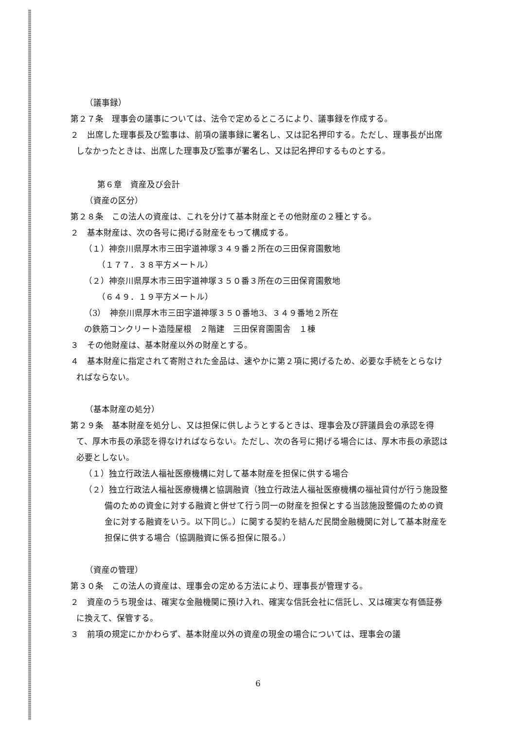（議事録）
第２７条　理事会の議事については、法令で定めるところにより、議事録を作成する。
２　出席した理事長及び監事は、前項の議事録に署名し、又は記名押印する。ただし、理事長が出席しなかったときは、出席した理事及び監事が署名し、又は記名押印するものとする。
第６章　資産及び会計
（資産の区分）
第２８条　この法人の資産は、これを分けて基本財産とその他財産の２種とする。
２　基本財産は、次の各号に掲げる財産をもって構成する。
（１）神奈川県厚木市三田字道神塚３４９番２所在の三田保育園敷地
（１７７．３８平方メートル）
（２）神奈川県厚木市三田字道神塚３５０番３所在の三田保育園敷地
（６４９．１９平方メートル）
（3）　神奈川県厚木市三田字道神塚３５０番地3、３４９番地２所在
の鉄筋コンクリート造陸屋根　２階建　三田保育園園舎　１棟
３　その他財産は、基本財産以外の財産とする。
４　基本財産に指定されて寄附された金品は、速やかに第２項に掲げるため、必要な手続をとらなければならない。
（基本財産の処分）
第２９条　基本財産を処分し、又は担保に供しようとするときは、理事会及び評議員会の承認を得て、厚木市長の承認を得なければならない。ただし、次の各号に掲げる場合には、厚木市長の承認は必要としない。
（１）独立行政法人福祉医療機構に対して基本財産を担保に供する場合
（２）独立行政法人福祉医療機構と協調融資（独立行政法人福祉医療機構の福祉貸付が行う施設整備のための資金に対する融資と併せて行う同一の財産を担保とする当該施設整備のための資金に対する融資をいう。以下同じ。）に関する契約を結んだ民間金融機関に対して基本財産を担保に供する場合（協調融資に係る担保に限る。）
（資産の管理）
第３０条　この法人の資産は、理事会の定める方法により、理事長が管理する。
２　資産のうち現金は、確実な金融機関に預け入れ、確実な信託会社に信託し、又は確実な有価証券に換えて、保管する。
３　前項の規定にかかわらず、基本財産以外の資産の現金の場合については、理事会の議
6